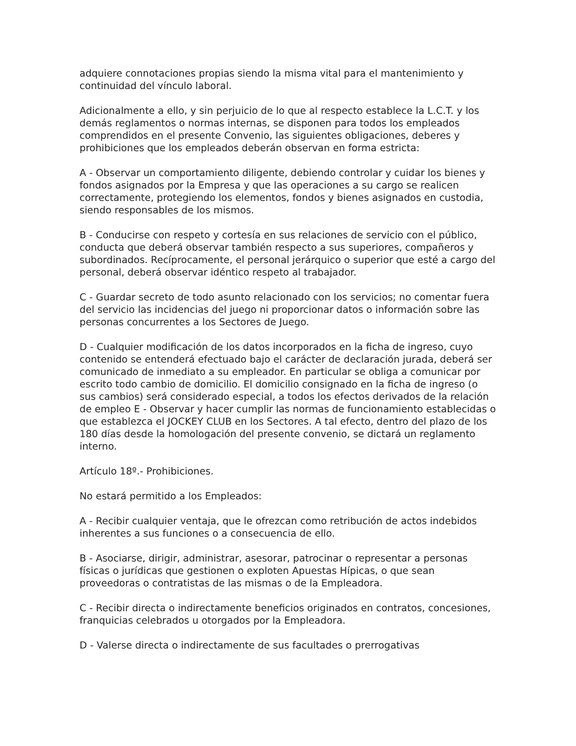adquiere connotaciones propias siendo la misma vital para el mantenimiento y continuidad del vínculo laboral.
Adicionalmente a ello, y sin perjuicio de lo que al respecto establece la L.C.T. y los demás reglamentos o normas internas, se disponen para todos los empleados comprendidos en el presente Convenio, las siguientes obligaciones, deberes y prohibiciones que los empleados deberán observan en forma estricta:
A - Observar un comportamiento diligente, debiendo controlar y cuidar los bienes y fondos asignados por la Empresa y que las operaciones a su cargo se realicen correctamente, protegiendo los elementos, fondos y bienes asignados en custodia, siendo responsables de los mismos.
B - Conducirse con respeto y cortesía en sus relaciones de servicio con el público, conducta que deberá observar también respecto a sus superiores, compañeros y subordinados. Recíprocamente, el personal jerárquico o superior que esté a cargo del personal, deberá observar idéntico respeto al trabajador.
C - Guardar secreto de todo asunto relacionado con los servicios; no comentar fuera del servicio las incidencias del juego ni proporcionar datos o información sobre las personas concurrentes a los Sectores de Juego.
D - Cualquier modificación de los datos incorporados en la ficha de ingreso, cuyo contenido se entenderá efectuado bajo el carácter de declaración jurada, deberá ser comunicado de inmediato a su empleador. En particular se obliga a comunicar por escrito todo cambio de domicilio. El domicilio consignado en la ficha de ingreso (o sus cambios) será considerado especial, a todos los efectos derivados de la relación de empleo E - Observar y hacer cumplir las normas de funcionamiento establecidas o que establezca el JOCKEY CLUB en los Sectores. A tal efecto, dentro del plazo de los 180 días desde la homologación del presente convenio, se dictará un reglamento interno.
Artículo 18º.- Prohibiciones.
No estará permitido a los Empleados:
A - Recibir cualquier ventaja, que le ofrezcan como retribución de actos indebidos inherentes a sus funciones o a consecuencia de ello.
B - Asociarse, dirigir, administrar, asesorar, patrocinar o representar a personas físicas o jurídicas que gestionen o exploten Apuestas Hípicas, o que sean proveedoras o contratistas de las mismas o de la Empleadora.
C - Recibir directa o indirectamente beneficios originados en contratos, concesiones, franquicias celebrados u otorgados por la Empleadora.
D - Valerse directa o indirectamente de sus facultades o prerrogativas